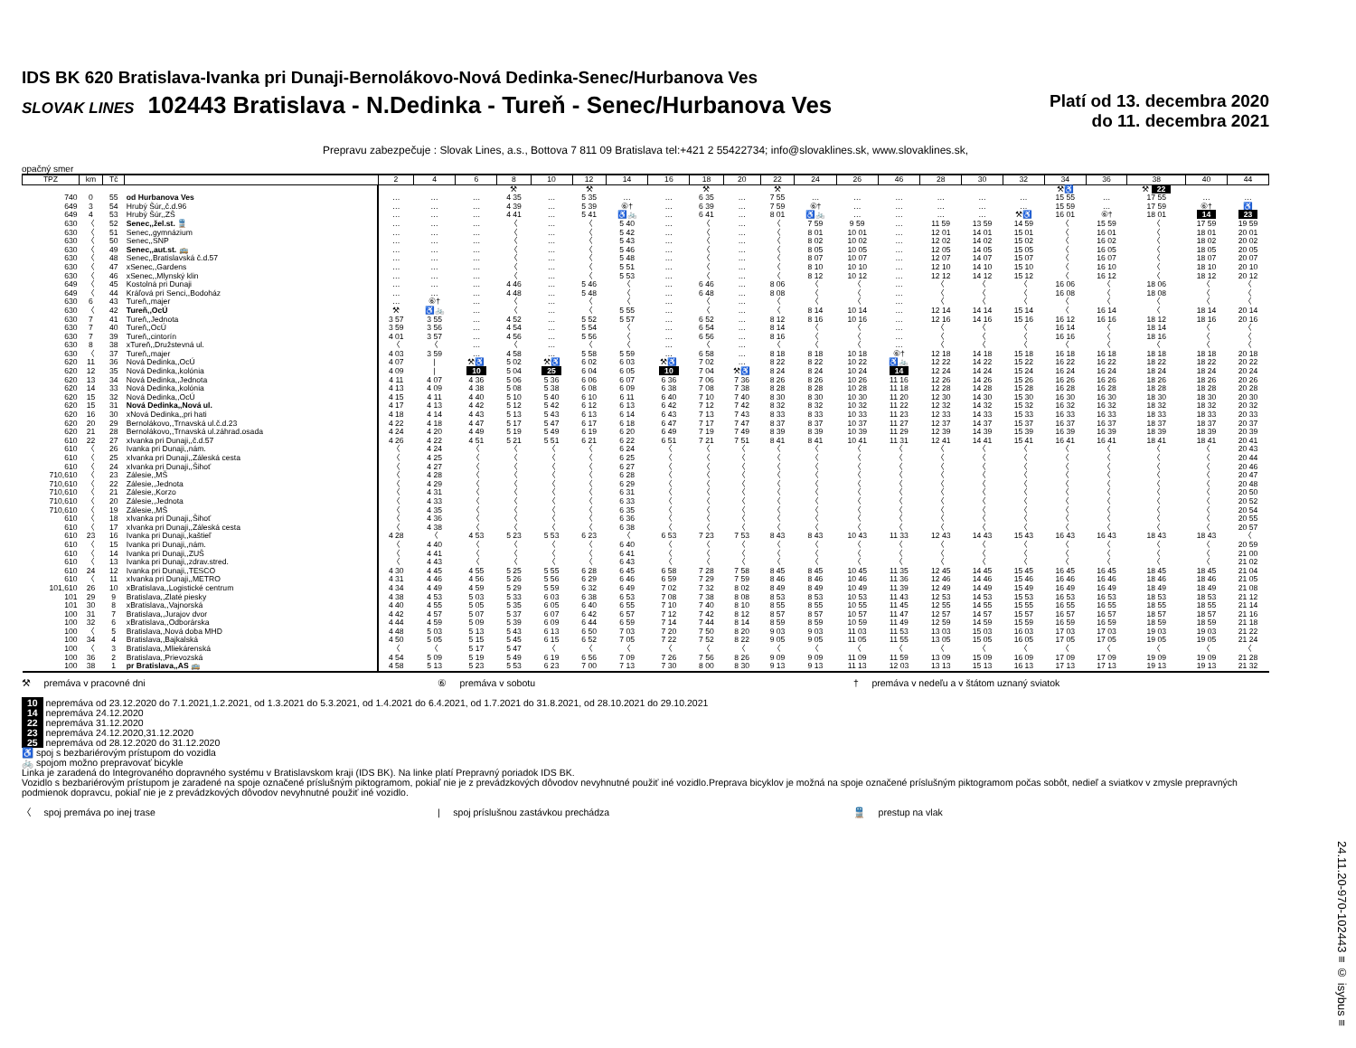IDS BK 620 Bratislava-Ivanka pri Dunaji-Bernolákovo-Nová Dedinka-Senec/Hurbanova Ves
SLOVAK LINES 102443 Bratislava - N.Dedinka - Tureň - Senec/Hurbanova Ves
Platí od 13. decembra 2020
do 11. decembra 2021
Prepravu zabezpečuje : Slovak Lines, a.s., Bottova 7 811 09 Bratislava tel:+421 2 55422734; info@slovaklines.sk, www.slovaklines.sk,
opačný smer
| TPZ | km | Tč | | 2 | 4 | 6 | 8 | 10 | 12 | 14 | 16 | 18 | 20 | 22 | 24 | 26 | 46 | 28 | 30 | 32 | 34 | 36 | 38 | 40 | 44 |
| --- | --- | --- | --- | --- | --- | --- | --- | --- | --- | --- | --- | --- | --- | --- | --- | --- | --- | --- | --- | --- | --- | --- | --- | --- | --- |
| | | | | | | | ⚒ | | ⚒ | | | ⚒ | | ⚒ | | | | | | | ⚒♿ | | ⚒ 22 | | |
| 740 | 0 | 55 | od Hurbanova Ves | … | … | … | 4 35 | … | 5 35 | … | … | 6 35 | … | 7 55 | … | … | … | … | … | … | 15 55 | … | 17 55 | … | … |
| 649 | 3 | 54 | Hrubý Šúr,,č.d.96 | … | … | … | 4 39 | … | 5 39 | ⑥† | … | 6 39 | … | 7 59 | ⑥† | … | … | … | … | … | 15 59 | … | 17 59 | ⑥† | ♿ |
| 649 | 4 | 53 | Hrubý Šúr,,ZŠ | … | … | … | 4 41 | … | 5 41 | ♿🚲 | … | 6 41 | … | 8 01 | ♿🚲 | … | … | … | … | ⚒♿ | 16 01 | ⑥† | 18 01 | 14 | 23 |
| 630 | 〈 | 52 | Senec,,žel.st. 🚆 | … | … | … | 〈 | … | 〈 | 5 40 | … | 〈 | … | 〈 | 7 59 | 9 59 | … | 11 59 | 13 59 | 14 59 | 〈 | 15 59 | 〈 | 17 59 | 19 59 |
| 630 | 〈 | 51 | Senec,,gymnázium | … | … | … | 〈 | … | 〈 | 5 42 | … | 〈 | … | 〈 | 8 01 | 10 01 | … | 12 01 | 14 01 | 15 01 | 〈 | 16 01 | 〈 | 18 01 | 20 01 |
| 630 | 〈 | 50 | Senec,,SNP | … | … | … | 〈 | … | 〈 | 5 43 | … | 〈 | … | 〈 | 8 02 | 10 02 | … | 12 02 | 14 02 | 15 02 | 〈 | 16 02 | 〈 | 18 02 | 20 02 |
| 630 | 〈 | 49 | Senec,,aut.st. 🚌 | … | … | … | 〈 | … | 〈 | 5 46 | … | 〈 | … | 〈 | 8 05 | 10 05 | … | 12 05 | 14 05 | 15 05 | 〈 | 16 05 | 〈 | 18 05 | 20 05 |
| 630 | 〈 | 48 | Senec,,Bratislavská č.d.57 | … | … | … | 〈 | … | 〈 | 5 48 | … | 〈 | … | 〈 | 8 07 | 10 07 | … | 12 07 | 14 07 | 15 07 | 〈 | 16 07 | 〈 | 18 07 | 20 07 |
| 630 | 〈 | 47 | xSenec,,Gardens | … | … | … | 〈 | … | 〈 | 5 51 | … | 〈 | … | 〈 | 8 10 | 10 10 | … | 12 10 | 14 10 | 15 10 | 〈 | 16 10 | 〈 | 18 10 | 20 10 |
| 630 | 〈 | 46 | xSenec,,Mlynský klin | … | … | … | 〈 | … | 〈 | 5 53 | … | 〈 | … | 〈 | 8 12 | 10 12 | … | 12 12 | 14 12 | 15 12 | 〈 | 16 12 | 〈 | 18 12 | 20 12 |
| 649 | 〈 | 45 | Kostolná pri Dunaji | … | … | … | 4 46 | … | 5 46 | 〈 | … | 6 46 | … | 8 06 | 〈 | 〈 | … | 〈 | 〈 | 〈 | 16 06 | 〈 | 18 06 | 〈 | 〈 |
| 649 | 〈 | 44 | Kráľová pri Senci,,Bodoház | … | … | … | 4 48 | … | 5 48 | 〈 | … | 6 48 | … | 8 08 | 〈 | 〈 | … | 〈 | 〈 | 〈 | 16 08 | 〈 | 18 08 | 〈 | 〈 |
| 630 | 6 | 43 | Tureň,,majer | … | ⑥† | … | 〈 | … | 〈 | 〈 | … | 〈 | … | 〈 | 〈 | 〈 | … | 〈 | 〈 | 〈 | 〈 | 〈 | 〈 | 〈 | 〈 |
| 630 | 〈 | 42 | Tureň,,OcÚ | ⚒ | ♿🚲 | … | 〈 | … | 〈 | 5 55 | … | 〈 | … | 〈 | 8 14 | 10 14 | … | 12 14 | 14 14 | 15 14 | 〈 | 16 14 | 〈 | 18 14 | 20 14 |
| 630 | 7 | 41 | Tureň,,Jednota | 3 57 | 3 55 | … | 4 52 | … | 5 52 | 5 57 | … | 6 52 | … | 8 12 | 8 16 | 10 16 | … | 12 16 | 14 16 | 15 16 | 16 12 | 16 16 | 18 12 | 18 16 | 20 16 |
| 630 | 7 | 40 | Tureň,,OcÚ | 3 59 | 3 56 | … | 4 54 | … | 5 54 | 〈 | … | 6 54 | … | 8 14 | 〈 | 〈 | … | 〈 | 〈 | 〈 | 16 14 | 〈 | 18 14 | 〈 | 〈 |
| 630 | 7 | 39 | Tureň,,cintorín | 4 01 | 3 57 | … | 4 56 | … | 5 56 | 〈 | … | 6 56 | … | 8 16 | 〈 | 〈 | … | 〈 | 〈 | 〈 | 16 16 | 〈 | 18 16 | 〈 | 〈 |
| 630 | 8 | 38 | xTureň,,Družstevná ul. | 〈 | 〈 | … | 〈 | … | 〈 | 〈 | … | 〈 | … | 〈 | 〈 | 〈 | … | 〈 | 〈 | 〈 | 〈 | 〈 | 〈 | 〈 | 〈 |
| 630 | 〈 | 37 | Tureň,,majer | 4 03 | 3 59 | … | 4 58 | … | 5 58 | 5 59 | … | 6 58 | … | 8 18 | 8 18 | 10 18 | ⑥† | 12 18 | 14 18 | 15 18 | 16 18 | 16 18 | 18 18 | 18 18 | 20 18 |
| 620 | 11 | 36 | Nová Dedinka,,OcÚ | 4 07 | / | ⚒♿ | 5 02 | ⚒♿ | 6 02 | 6 03 | ⚒♿ | 7 02 | … | 8 22 | 8 22 | 10 22 | ♿🚲 | 12 22 | 14 22 | 15 22 | 16 22 | 16 22 | 18 22 | 18 22 | 20 22 |
| 620 | 12 | 35 | Nová Dedinka,,kolónia | 4 09 | / | 10 | 5 04 | 25 | 6 04 | 6 05 | 10 | 7 04 | ⚒♿ | 8 24 | 8 24 | 10 24 | 14 | 12 24 | 14 24 | 15 24 | 16 24 | 16 24 | 18 24 | 18 24 | 20 24 |
| 620 | 13 | 34 | Nová Dedinka,,Jednota | 4 11 | 4 07 | 4 36 | 5 06 | 5 36 | 6 06 | 6 07 | 6 36 | 7 06 | 7 36 | 8 26 | 8 26 | 10 26 | 11 16 | 12 26 | 14 26 | 15 26 | 16 26 | 16 26 | 18 26 | 18 26 | 20 26 |
| 620 | 14 | 33 | Nová Dedinka,,kolónia | 4 13 | 4 09 | 4 38 | 5 08 | 5 38 | 6 08 | 6 09 | 6 38 | 7 08 | 7 38 | 8 28 | 8 28 | 10 28 | 11 18 | 12 28 | 14 28 | 15 28 | 16 28 | 16 28 | 18 28 | 18 28 | 20 28 |
| 620 | 15 | 32 | Nová Dedinka,,OcÚ | 4 15 | 4 11 | 4 40 | 5 10 | 5 40 | 6 10 | 6 11 | 6 40 | 7 10 | 7 40 | 8 30 | 8 30 | 10 30 | 11 20 | 12 30 | 14 30 | 15 30 | 16 30 | 16 30 | 18 30 | 18 30 | 20 30 |
| 620 | 15 | 31 | Nová Dedinka,,Nová ul. | 4 17 | 4 13 | 4 42 | 5 12 | 5 42 | 6 12 | 6 13 | 6 42 | 7 12 | 7 42 | 8 32 | 8 32 | 10 32 | 11 22 | 12 32 | 14 32 | 15 32 | 16 32 | 16 32 | 18 32 | 18 32 | 20 32 |
| 620 | 16 | 30 | xNová Dedinka,,pri hati | 4 18 | 4 14 | 4 43 | 5 13 | 5 43 | 6 13 | 6 14 | 6 43 | 7 13 | 7 43 | 8 33 | 8 33 | 10 33 | 11 23 | 12 33 | 14 33 | 15 33 | 16 33 | 16 33 | 18 33 | 18 33 | 20 33 |
| 620 | 20 | 29 | Bernolákovo,,Trnavská ul.č.d.23 | 4 22 | 4 18 | 4 47 | 5 17 | 5 47 | 6 17 | 6 18 | 6 47 | 7 17 | 7 47 | 8 37 | 8 37 | 10 37 | 11 27 | 12 37 | 14 37 | 15 37 | 16 37 | 16 37 | 18 37 | 18 37 | 20 37 |
| 620 | 21 | 28 | Bernolákovo,,Trnavská ul.záhrad.osada | 4 24 | 4 20 | 4 49 | 5 19 | 5 49 | 6 19 | 6 20 | 6 49 | 7 19 | 7 49 | 8 39 | 8 39 | 10 39 | 11 29 | 12 39 | 14 39 | 15 39 | 16 39 | 16 39 | 18 39 | 18 39 | 20 39 |
| 610 | 22 | 27 | xIvanka pri Dunaji,,č.d.57 | 4 26 | 4 22 | 4 51 | 5 21 | 5 51 | 6 21 | 6 22 | 6 51 | 7 21 | 7 51 | 8 41 | 8 41 | 10 41 | 11 31 | 12 41 | 14 41 | 15 41 | 16 41 | 16 41 | 18 41 | 18 41 | 20 41 |
| 610 | 〈 | 26 | Ivanka pri Dunaji,,nám. | 〈 | 4 24 | 〈 | 〈 | 〈 | 〈 | 6 24 | 〈 | 〈 | 〈 | 〈 | 〈 | 〈 | 〈 | 〈 | 〈 | 〈 | 〈 | 〈 | 〈 | 〈 | 20 43 |
| 610 | 〈 | 25 | xIvanka pri Dunaji,,Záleská cesta | 〈 | 4 25 | 〈 | 〈 | 〈 | 〈 | 6 25 | 〈 | 〈 | 〈 | 〈 | 〈 | 〈 | 〈 | 〈 | 〈 | 〈 | 〈 | 〈 | 〈 | 〈 | 20 44 |
| 610 | 〈 | 24 | xIvanka pri Dunaji,,Šihoť | 〈 | 4 27 | 〈 | 〈 | 〈 | 〈 | 6 27 | 〈 | 〈 | 〈 | 〈 | 〈 | 〈 | 〈 | 〈 | 〈 | 〈 | 〈 | 〈 | 〈 | 〈 | 20 46 |
| 710,610 | 〈 | 23 | Zálesie,,MŠ | 〈 | 4 28 | 〈 | 〈 | 〈 | 〈 | 6 28 | 〈 | 〈 | 〈 | 〈 | 〈 | 〈 | 〈 | 〈 | 〈 | 〈 | 〈 | 〈 | 〈 | 〈 | 20 47 |
| 710,610 | 〈 | 22 | Zálesie,,Jednota | 〈 | 4 29 | 〈 | 〈 | 〈 | 〈 | 6 29 | 〈 | 〈 | 〈 | 〈 | 〈 | 〈 | 〈 | 〈 | 〈 | 〈 | 〈 | 〈 | 〈 | 〈 | 20 48 |
| 710,610 | 〈 | 21 | Zálesie,,Korzo | 〈 | 4 31 | 〈 | 〈 | 〈 | 〈 | 6 31 | 〈 | 〈 | 〈 | 〈 | 〈 | 〈 | 〈 | 〈 | 〈 | 〈 | 〈 | 〈 | 〈 | 〈 | 20 50 |
| 710,610 | 〈 | 20 | Zálesie,,Jednota | 〈 | 4 33 | 〈 | 〈 | 〈 | 〈 | 6 33 | 〈 | 〈 | 〈 | 〈 | 〈 | 〈 | 〈 | 〈 | 〈 | 〈 | 〈 | 〈 | 〈 | 〈 | 20 52 |
| 710,610 | 〈 | 19 | Zálesie,,MŠ | 〈 | 4 35 | 〈 | 〈 | 〈 | 〈 | 6 35 | 〈 | 〈 | 〈 | 〈 | 〈 | 〈 | 〈 | 〈 | 〈 | 〈 | 〈 | 〈 | 〈 | 〈 | 20 54 |
| 610 | 〈 | 18 | xIvanka pri Dunaji,,Šihoť | 〈 | 4 36 | 〈 | 〈 | 〈 | 〈 | 6 36 | 〈 | 〈 | 〈 | 〈 | 〈 | 〈 | 〈 | 〈 | 〈 | 〈 | 〈 | 〈 | 〈 | 〈 | 20 55 |
| 610 | 〈 | 17 | xIvanka pri Dunaji,,Záleská cesta | 〈 | 4 38 | 〈 | 〈 | 〈 | 〈 | 6 38 | 〈 | 〈 | 〈 | 〈 | 〈 | 〈 | 〈 | 〈 | 〈 | 〈 | 〈 | 〈 | 〈 | 〈 | 20 57 |
| 610 | 23 | 16 | Ivanka pri Dunaji,,kaštieľ | 4 28 | 〈 | 4 53 | 5 23 | 5 53 | 6 23 | 〈 | 6 53 | 7 23 | 7 53 | 8 43 | 8 43 | 10 43 | 11 33 | 12 43 | 14 43 | 15 43 | 16 43 | 16 43 | 18 43 | 18 43 | 〈 |
| 610 | 〈 | 15 | Ivanka pri Dunaji,,nám. | 〈 | 4 40 | 〈 | 〈 | 〈 | 〈 | 6 40 | 〈 | 〈 | 〈 | 〈 | 〈 | 〈 | 〈 | 〈 | 〈 | 〈 | 〈 | 〈 | 〈 | 〈 | 20 59 |
| 610 | 〈 | 14 | Ivanka pri Dunaji,,ZUŠ | 〈 | 4 41 | 〈 | 〈 | 〈 | 〈 | 6 41 | 〈 | 〈 | 〈 | 〈 | 〈 | 〈 | 〈 | 〈 | 〈 | 〈 | 〈 | 〈 | 〈 | 〈 | 21 00 |
| 610 | 〈 | 13 | Ivanka pri Dunaji,,zdrav.stred. | 〈 | 4 43 | 〈 | 〈 | 〈 | 〈 | 6 43 | 〈 | 〈 | 〈 | 〈 | 〈 | 〈 | 〈 | 〈 | 〈 | 〈 | 〈 | 〈 | 〈 | 〈 | 21 02 |
| 610 | 24 | 12 | Ivanka pri Dunaji,,TESCO | 4 30 | 4 45 | 4 55 | 5 25 | 5 55 | 6 28 | 6 45 | 6 58 | 7 28 | 7 58 | 8 45 | 8 45 | 10 45 | 11 35 | 12 45 | 14 45 | 15 45 | 16 45 | 16 45 | 18 45 | 18 45 | 21 04 |
| 610 | 〈 | 11 | xIvanka pri Dunaji,,METRO | 4 31 | 4 46 | 4 56 | 5 26 | 5 56 | 6 29 | 6 46 | 6 59 | 7 29 | 7 59 | 8 46 | 8 46 | 10 46 | 11 36 | 12 46 | 14 46 | 15 46 | 16 46 | 16 46 | 18 46 | 18 46 | 21 05 |
| 101,610 | 26 | 10 | xBratislava,,Logistické centrum | 4 34 | 4 49 | 4 59 | 5 29 | 5 59 | 6 32 | 6 49 | 7 02 | 7 32 | 8 02 | 8 49 | 8 49 | 10 49 | 11 39 | 12 49 | 14 49 | 15 49 | 16 49 | 16 49 | 18 49 | 18 49 | 21 08 |
| 101 | 29 | 9 | Bratislava,,Zlaté piesky | 4 38 | 4 53 | 5 03 | 5 33 | 6 03 | 6 38 | 6 53 | 7 08 | 7 38 | 8 08 | 8 53 | 8 53 | 10 53 | 11 43 | 12 53 | 14 53 | 15 53 | 16 53 | 16 53 | 18 53 | 18 53 | 21 12 |
| 101 | 30 | 8 | xBratislava,,Vajnorská | 4 40 | 4 55 | 5 05 | 5 35 | 6 05 | 6 40 | 6 55 | 7 10 | 7 40 | 8 10 | 8 55 | 8 55 | 10 55 | 11 45 | 12 55 | 14 55 | 15 55 | 16 55 | 16 55 | 18 55 | 18 55 | 21 14 |
| 100 | 31 | 7 | Bratislava,,Jurajov dvor | 4 42 | 4 57 | 5 07 | 5 37 | 6 07 | 6 42 | 6 57 | 7 12 | 7 42 | 8 12 | 8 57 | 8 57 | 10 57 | 11 47 | 12 57 | 14 57 | 15 57 | 16 57 | 16 57 | 18 57 | 18 57 | 21 16 |
| 100 | 32 | 6 | xBratislava,,Odborárska | 4 44 | 4 59 | 5 09 | 5 39 | 6 09 | 6 44 | 6 59 | 7 14 | 7 44 | 8 14 | 8 59 | 8 59 | 10 59 | 11 49 | 12 59 | 14 59 | 15 59 | 16 59 | 16 59 | 18 59 | 18 59 | 21 18 |
| 100 | 〈 | 5 | Bratislava,,Nová doba MHD | 4 48 | 5 03 | 5 13 | 5 43 | 6 13 | 6 50 | 7 03 | 7 20 | 7 50 | 8 20 | 9 03 | 9 03 | 11 03 | 11 53 | 13 03 | 15 03 | 16 03 | 17 03 | 17 03 | 19 03 | 19 03 | 21 22 |
| 100 | 34 | 4 | Bratislava,,Bajkalská | 4 50 | 5 05 | 5 15 | 5 45 | 6 15 | 6 52 | 7 05 | 7 22 | 7 52 | 8 22 | 9 05 | 9 05 | 11 05 | 11 55 | 13 05 | 15 05 | 16 05 | 17 05 | 17 05 | 19 05 | 19 05 | 21 24 |
| 100 | 〈 | 3 | Bratislava,,Mliekárenská | 〈 | 〈 | 5 17 | 5 47 | 〈 | 〈 | 〈 | 〈 | 〈 | 〈 | 〈 | 〈 | 〈 | 〈 | 〈 | 〈 | 〈 | 〈 | 〈 | 〈 | 〈 | 〈 |
| 100 | 36 | 2 | Bratislava,,Prievozská | 4 54 | 5 09 | 5 19 | 5 49 | 6 19 | 6 56 | 7 09 | 7 26 | 7 56 | 8 26 | 9 09 | 9 09 | 11 09 | 11 59 | 13 09 | 15 09 | 16 09 | 17 09 | 17 09 | 19 09 | 19 09 | 21 28 |
| 100 | 38 | 1 | pr Bratislava,,AS 🚌 | 4 58 | 5 13 | 5 23 | 5 53 | 6 23 | 7 00 | 7 13 | 7 30 | 8 00 | 8 30 | 9 13 | 9 13 | 11 13 | 12 03 | 13 13 | 15 13 | 16 13 | 17 13 | 17 13 | 19 13 | 19 13 | 21 32 |
⚒ premáva v pracovné dni ⑥ premáva v sobotu † premáva v nedeľu a v štátom uznaný sviatok
10 nepremáva od 23.12.2020 do 7.1.2021,1.2.2021, od 1.3.2021 do 5.3.2021, od 1.4.2021 do 6.4.2021, od 1.7.2021 do 31.8.2021, od 28.10.2021 do 29.10.2021
14 nepremáva 24.12.2020
22 nepremáva 31.12.2020
23 nepremáva 24.12.2020,31.12.2020
25 nepremáva od 28.12.2020 do 31.12.2020
♿ spoj s bezbariérovým prístupom do vozidla
🚲 spojom možno prepravovať bicykle
Linka je zaradená do Integrovaného dopravného systému v Bratislavskom kraji (IDS BK). Na linke platí Prepravný poriadok IDS BK.
Vozidlo s bezbariérovým prístupom je zaradené na spoje označené príslušným piktogramom, pokiaľ nie je z prevádzkových dôvodov nevyhnutné použiť iné vozidlo.Preprava bicyklov je možná na spoje označené príslušným piktogramom počas sobôt, nedieľ a sviatkov v zmysle prepravných podmienok dopravcu, pokiaľ nie je z prevádzkových dôvodov nevyhnutné použiť iné vozidlo.
〈 spoj premáva po inej trase
| spoj príslušnou zastávkou prechádza
🚆 prestup na vlak
24.11.20-970-102443 ≡ © isybus ≡